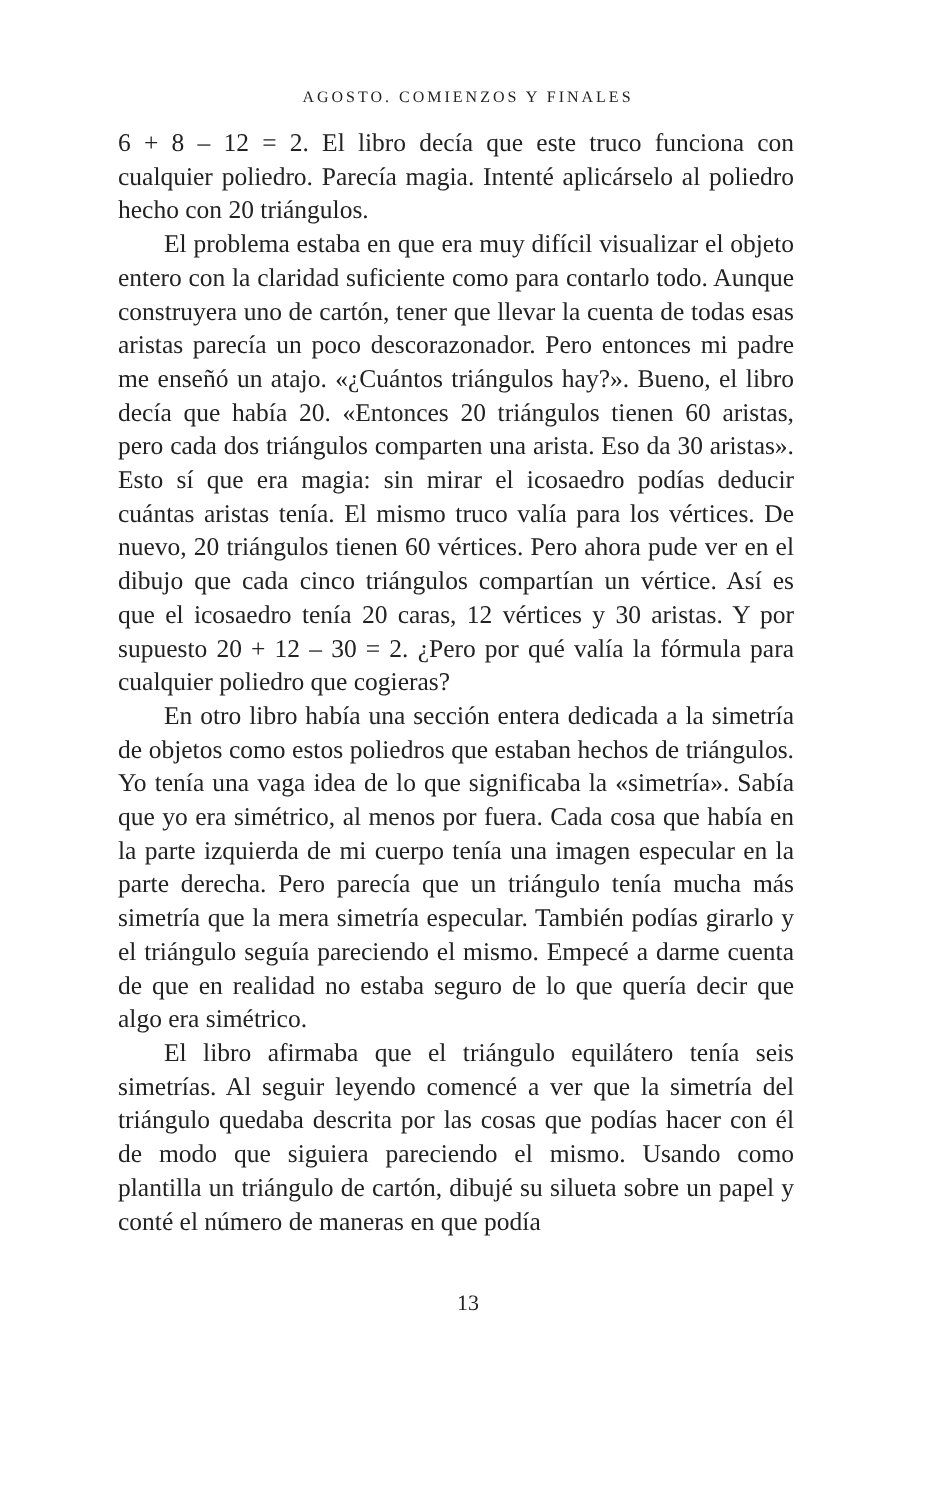AGOSTO. COMIENZOS Y FINALES
6 + 8 – 12 = 2. El libro decía que este truco funciona con cualquier poliedro. Parecía magia. Intenté aplicárselo al poliedro hecho con 20 triángulos.
El problema estaba en que era muy difícil visualizar el objeto entero con la claridad suficiente como para contarlo todo. Aunque construyera uno de cartón, tener que llevar la cuenta de todas esas aristas parecía un poco descorazonador. Pero entonces mi padre me enseñó un atajo. «¿Cuántos triángulos hay?». Bueno, el libro decía que había 20. «Entonces 20 triángulos tienen 60 aristas, pero cada dos triángulos comparten una arista. Eso da 30 aristas». Esto sí que era magia: sin mirar el icosaedro podías deducir cuántas aristas tenía. El mismo truco valía para los vértices. De nuevo, 20 triángulos tienen 60 vértices. Pero ahora pude ver en el dibujo que cada cinco triángulos compartían un vértice. Así es que el icosaedro tenía 20 caras, 12 vértices y 30 aristas. Y por supuesto 20 + 12 – 30 = 2. ¿Pero por qué valía la fórmula para cualquier poliedro que cogieras?
En otro libro había una sección entera dedicada a la simetría de objetos como estos poliedros que estaban hechos de triángulos. Yo tenía una vaga idea de lo que significaba la «simetría». Sabía que yo era simétrico, al menos por fuera. Cada cosa que había en la parte izquierda de mi cuerpo tenía una imagen especular en la parte derecha. Pero parecía que un triángulo tenía mucha más simetría que la mera simetría especular. También podías girarlo y el triángulo seguía pareciendo el mismo. Empecé a darme cuenta de que en realidad no estaba seguro de lo que quería decir que algo era simétrico.
El libro afirmaba que el triángulo equilátero tenía seis simetrías. Al seguir leyendo comencé a ver que la simetría del triángulo quedaba descrita por las cosas que podías hacer con él de modo que siguiera pareciendo el mismo. Usando como plantilla un triángulo de cartón, dibujé su silueta sobre un papel y conté el número de maneras en que podía
13